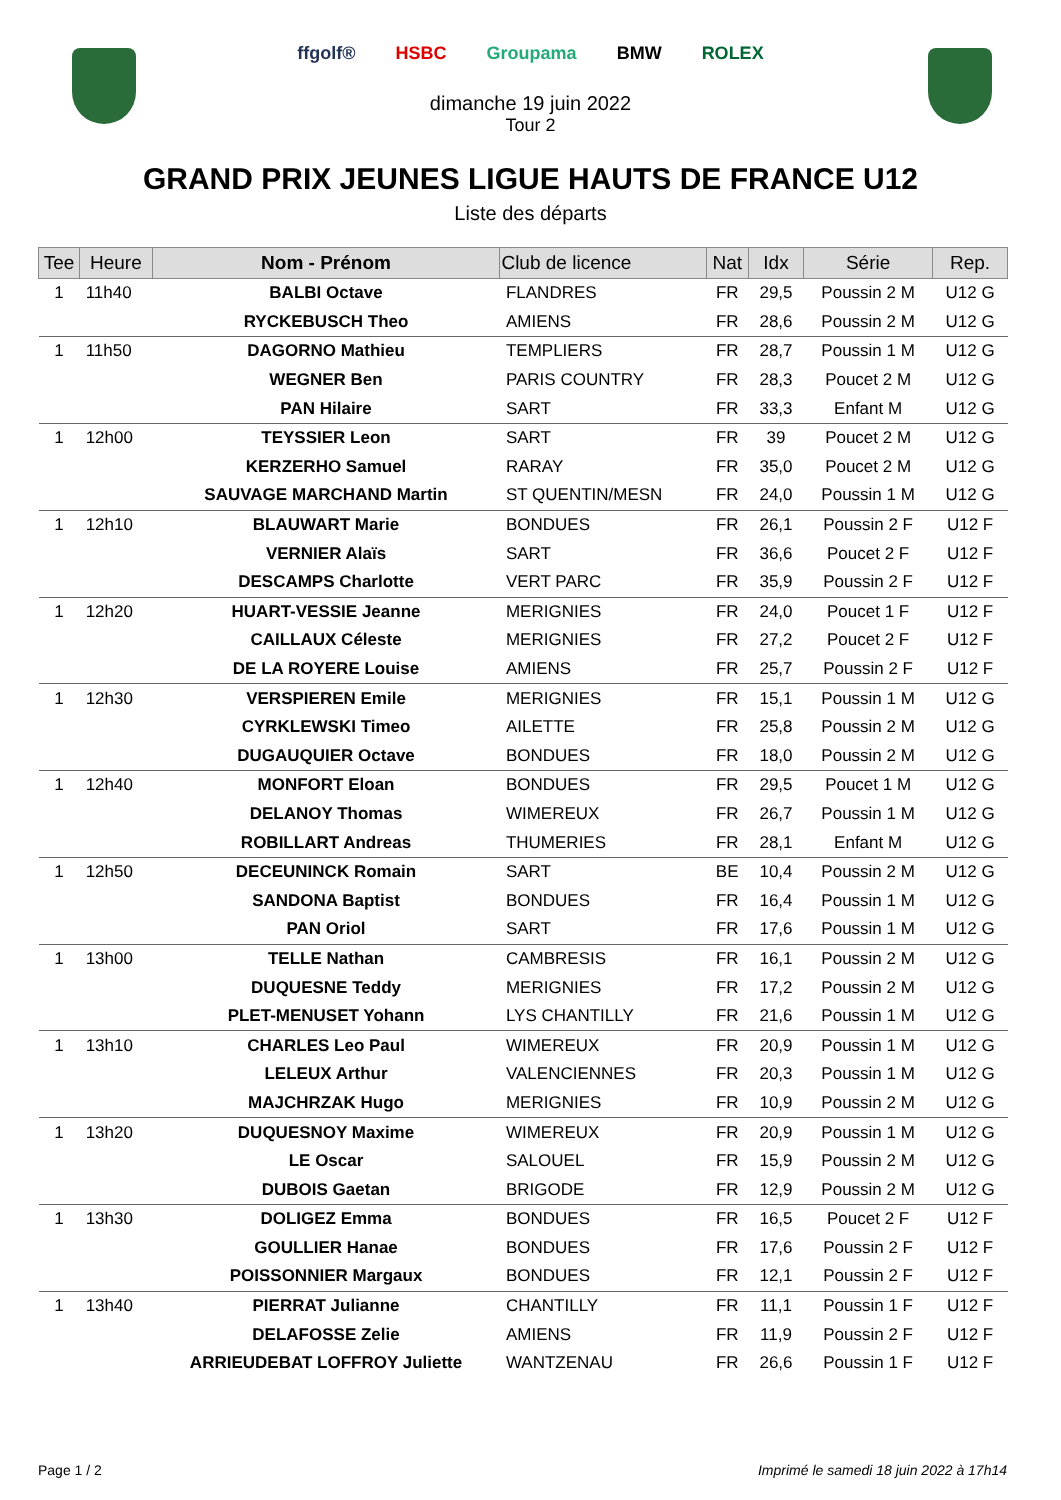ffgolf® HSBC Groupama BMW ROLEX
dimanche 19 juin 2022
Tour 2
GRAND PRIX JEUNES LIGUE HAUTS DE FRANCE U12
Liste des départs
| Tee | Heure | Nom - Prénom | Club de licence | Nat | Idx | Série | Rep. |
| --- | --- | --- | --- | --- | --- | --- | --- |
| 1 | 11h40 | BALBI Octave | FLANDRES | FR | 29,5 | Poussin 2 M | U12 G |
| | | RYCKEBUSCH Theo | AMIENS | FR | 28,6 | Poussin 2 M | U12 G |
| 1 | 11h50 | DAGORNO Mathieu | TEMPLIERS | FR | 28,7 | Poussin 1 M | U12 G |
| | | WEGNER Ben | PARIS COUNTRY | FR | 28,3 | Poucet 2 M | U12 G |
| | | PAN Hilaire | SART | FR | 33,3 | Enfant M | U12 G |
| 1 | 12h00 | TEYSSIER Leon | SART | FR | 39 | Poucet 2 M | U12 G |
| | | KERZERHO Samuel | RARAY | FR | 35,0 | Poucet 2 M | U12 G |
| | | SAUVAGE MARCHAND Martin | ST QUENTIN/MESN | FR | 24,0 | Poussin 1 M | U12 G |
| 1 | 12h10 | BLAUWART Marie | BONDUES | FR | 26,1 | Poussin 2 F | U12 F |
| | | VERNIER Alaïs | SART | FR | 36,6 | Poucet 2 F | U12 F |
| | | DESCAMPS Charlotte | VERT PARC | FR | 35,9 | Poussin 2 F | U12 F |
| 1 | 12h20 | HUART-VESSIE Jeanne | MERIGNIES | FR | 24,0 | Poucet 1 F | U12 F |
| | | CAILLAUX Céleste | MERIGNIES | FR | 27,2 | Poucet 2 F | U12 F |
| | | DE LA ROYERE Louise | AMIENS | FR | 25,7 | Poussin 2 F | U12 F |
| 1 | 12h30 | VERSPIEREN Emile | MERIGNIES | FR | 15,1 | Poussin 1 M | U12 G |
| | | CYRKLEWSKI Timeo | AILETTE | FR | 25,8 | Poussin 2 M | U12 G |
| | | DUGAUQUIER Octave | BONDUES | FR | 18,0 | Poussin 2 M | U12 G |
| 1 | 12h40 | MONFORT Eloan | BONDUES | FR | 29,5 | Poucet 1 M | U12 G |
| | | DELANOY Thomas | WIMEREUX | FR | 26,7 | Poussin 1 M | U12 G |
| | | ROBILLART Andreas | THUMERIES | FR | 28,1 | Enfant M | U12 G |
| 1 | 12h50 | DECEUNINCK Romain | SART | BE | 10,4 | Poussin 2 M | U12 G |
| | | SANDONA Baptist | BONDUES | FR | 16,4 | Poussin 1 M | U12 G |
| | | PAN Oriol | SART | FR | 17,6 | Poussin 1 M | U12 G |
| 1 | 13h00 | TELLE Nathan | CAMBRESIS | FR | 16,1 | Poussin 2 M | U12 G |
| | | DUQUESNE Teddy | MERIGNIES | FR | 17,2 | Poussin 2 M | U12 G |
| | | PLET-MENUSET Yohann | LYS CHANTILLY | FR | 21,6 | Poussin 1 M | U12 G |
| 1 | 13h10 | CHARLES Leo Paul | WIMEREUX | FR | 20,9 | Poussin 1 M | U12 G |
| | | LELEUX Arthur | VALENCIENNES | FR | 20,3 | Poussin 1 M | U12 G |
| | | MAJCHRZAK Hugo | MERIGNIES | FR | 10,9 | Poussin 2 M | U12 G |
| 1 | 13h20 | DUQUESNOY Maxime | WIMEREUX | FR | 20,9 | Poussin 1 M | U12 G |
| | | LE Oscar | SALOUEL | FR | 15,9 | Poussin 2 M | U12 G |
| | | DUBOIS Gaetan | BRIGODE | FR | 12,9 | Poussin 2 M | U12 G |
| 1 | 13h30 | DOLIGEZ Emma | BONDUES | FR | 16,5 | Poucet 2 F | U12 F |
| | | GOULLIER Hanae | BONDUES | FR | 17,6 | Poussin 2 F | U12 F |
| | | POISSONNIER Margaux | BONDUES | FR | 12,1 | Poussin 2 F | U12 F |
| 1 | 13h40 | PIERRAT Julianne | CHANTILLY | FR | 11,1 | Poussin 1 F | U12 F |
| | | DELAFOSSE Zelie | AMIENS | FR | 11,9 | Poussin 2 F | U12 F |
| | | ARRIEUDEBAT LOFFROY Juliette | WANTZENAU | FR | 26,6 | Poussin 1 F | U12 F |
Page 1 / 2 Imprimé le samedi 18 juin 2022 à 17h14